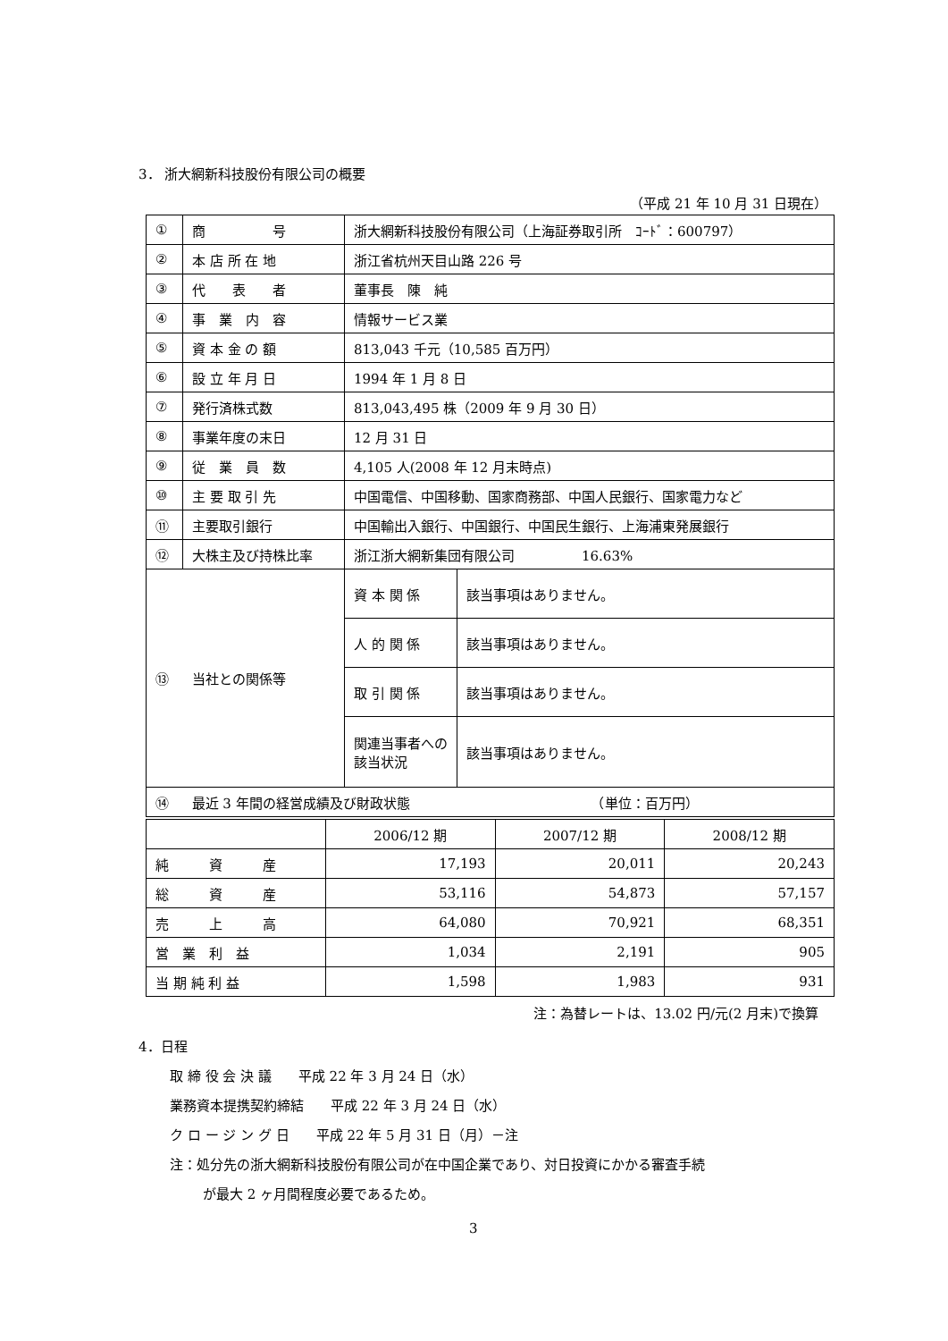3． 浙大網新科技股份有限公司の概要
（平成 21 年 10 月 31 日現在）
| ① | 商 号 | 浙大網新科技股份有限公司（上海証券取引所 ｺｰﾄﾞ：600797） | |
| ② | 本 店 所 在 地 | 浙江省杭州天目山路 226 号 | |
| ③ | 代 表 者 | 董事長 陳 純 | |
| ④ | 事 業 内 容 | 情報サービス業 | |
| ⑤ | 資 本 金 の 額 | 813,043 千元（10,585 百万円） | |
| ⑥ | 設 立 年 月 日 | 1994 年 1 月 8 日 | |
| ⑦ | 発行済株式数 | 813,043,495 株（2009 年 9 月 30 日） | |
| ⑧ | 事業年度の末日 | 12 月 31 日 | |
| ⑨ | 従 業 員 数 | 4,105 人(2008 年 12 月末時点) | |
| ⑩ | 主 要 取 引 先 | 中国電信、中国移動、国家商務部、中国人民銀行、国家電力など | |
| ⑪ | 主要取引銀行 | 中国輸出入銀行、中国銀行、中国民生銀行、上海浦東発展銀行 | |
| ⑫ | 大株主及び持株比率 | 浙江浙大網新集団有限公司 16.63% | |
| ⑬ | 当社との関係等 | 資 本 関 係 | 該当事項はありません。 |
| | | 人 的 関 係 | 該当事項はありません。 |
| | | 取 引 関 係 | 該当事項はありません。 |
| | | 関連当事者への該当状況 | 該当事項はありません。 |
| ⑭ | 最近 3 年間の経営成績及び財政状態 （単位：百万円） | | |
| | 2006/12 期 | 2007/12 期 | 2008/12 期 |
| 純 資 産 | 17,193 | 20,011 | 20,243 |
| 総 資 産 | 53,116 | 54,873 | 57,157 |
| 売 上 高 | 64,080 | 70,921 | 68,351 |
| 営 業 利 益 | 1,034 | 2,191 | 905 |
| 当 期 純 利 益 | 1,598 | 1,983 | 931 |
注：為替レートは、13.02 円/元(2 月末)で換算
4．日程
取 締 役 会 決 議　　平成 22 年 3 月 24 日（水）
業務資本提携契約締結　　平成 22 年 3 月 24 日（水）
ク ロ ー ジ ン グ 日　　平成 22 年 5 月 31 日（月）－注
注：処分先の浙大網新科技股份有限公司が在中国企業であり、対日投資にかかる審査手続
が最大 2 ヶ月間程度必要であるため。
3